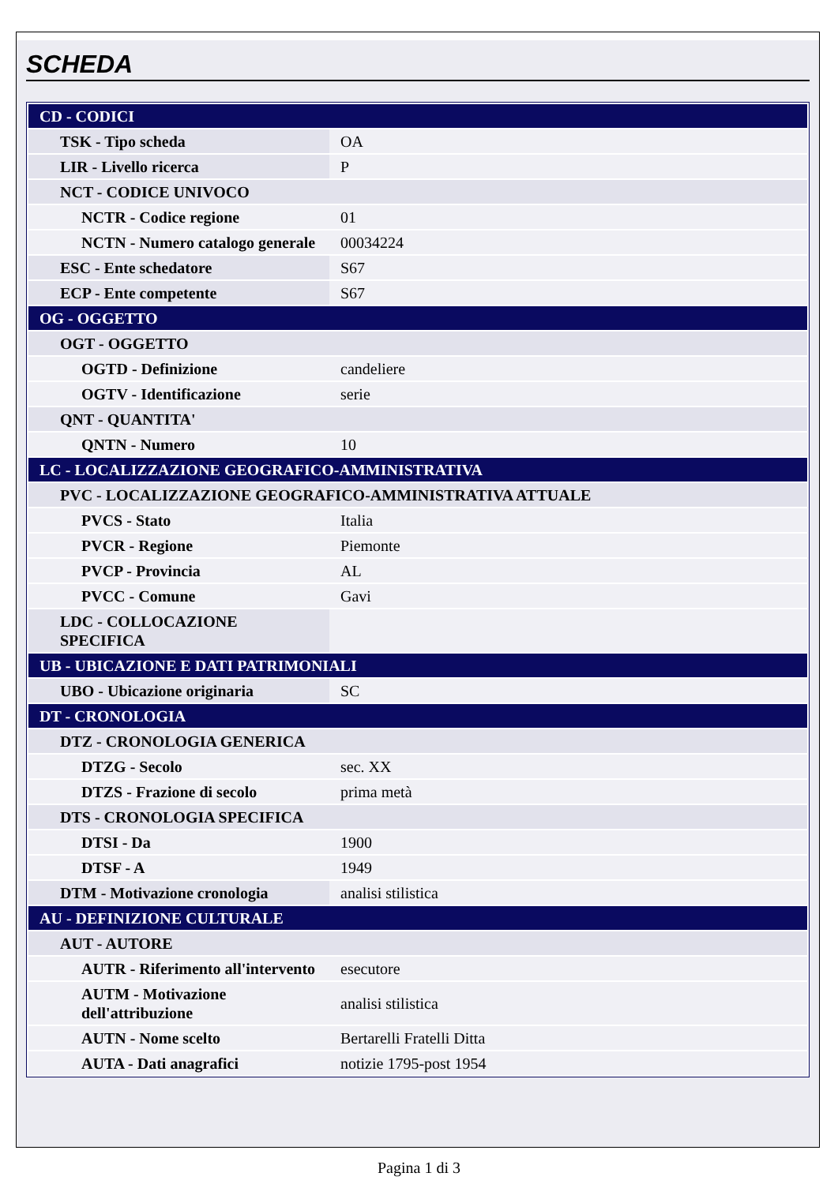SCHEDA
| CD - CODICI | |
| TSK - Tipo scheda | OA |
| LIR - Livello ricerca | P |
| NCT - CODICE UNIVOCO | |
| NCTR - Codice regione | 01 |
| NCTN - Numero catalogo generale | 00034224 |
| ESC - Ente schedatore | S67 |
| ECP - Ente competente | S67 |
| OG - OGGETTO | |
| OGT - OGGETTO | |
| OGTD - Definizione | candeliere |
| OGTV - Identificazione | serie |
| QNT - QUANTITA' | |
| QNTN - Numero | 10 |
| LC - LOCALIZZAZIONE GEOGRAFICO-AMMINISTRATIVA | |
| PVC - LOCALIZZAZIONE GEOGRAFICO-AMMINISTRATIVA ATTUALE | |
| PVCS - Stato | Italia |
| PVCR - Regione | Piemonte |
| PVCP - Provincia | AL |
| PVCC - Comune | Gavi |
| LDC - COLLOCAZIONE SPECIFICA | |
| UB - UBICAZIONE E DATI PATRIMONIALI | |
| UBO - Ubicazione originaria | SC |
| DT - CRONOLOGIA | |
| DTZ - CRONOLOGIA GENERICA | |
| DTZG - Secolo | sec. XX |
| DTZS - Frazione di secolo | prima metà |
| DTS - CRONOLOGIA SPECIFICA | |
| DTSI - Da | 1900 |
| DTSF - A | 1949 |
| DTM - Motivazione cronologia | analisi stilistica |
| AU - DEFINIZIONE CULTURALE | |
| AUT - AUTORE | |
| AUTR - Riferimento all'intervento | esecutore |
| AUTM - Motivazione dell'attribuzione | analisi stilistica |
| AUTN - Nome scelto | Bertarelli Fratelli Ditta |
| AUTA - Dati anagrafici | notizie 1795-post 1954 |
Pagina 1 di 3